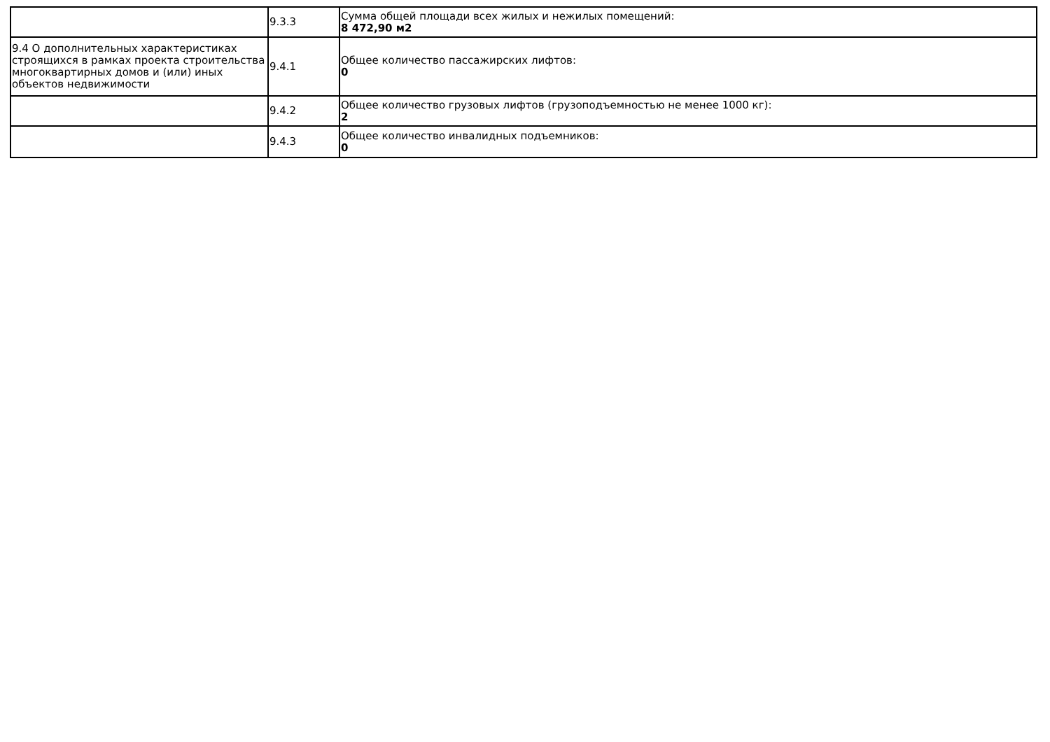| | 9.3.3 | Сумма общей площади всех жилых и нежилых помещений: 8 472,90 м2 |
| 9.4 О дополнительных характеристиках строящихся в рамках проекта строительства многоквартирных домов и (или) иных объектов недвижимости | 9.4.1 | Общее количество пассажирских лифтов: 0 |
| | 9.4.2 | Общее количество грузовых лифтов (грузоподъемностью не менее 1000 кг): 2 |
| | 9.4.3 | Общее количество инвалидных подъемников: 0 |